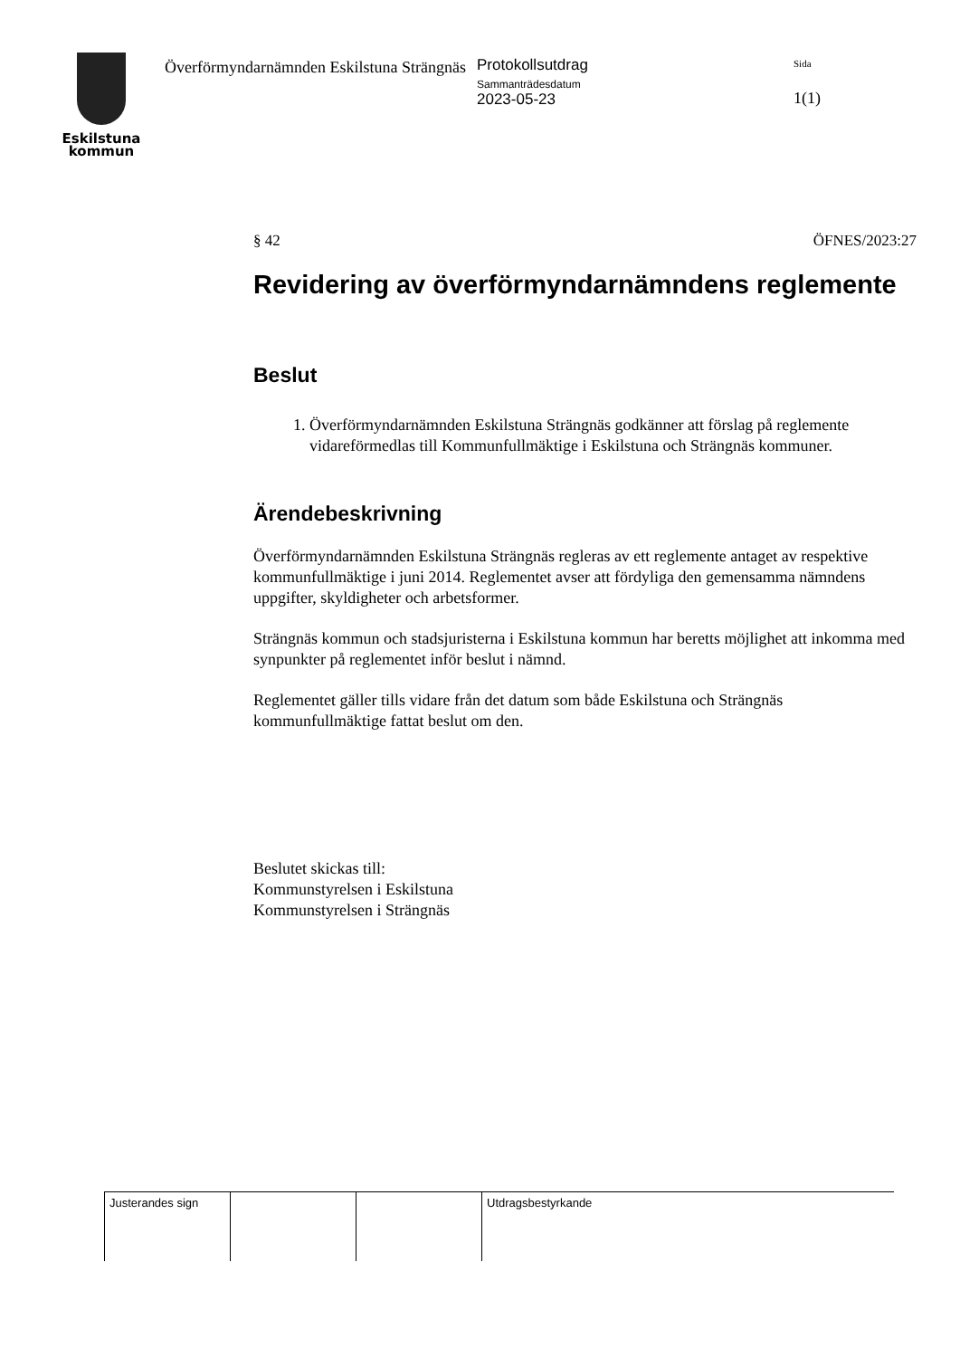Eskilstuna
kommun
Överförmyndarnämnden Eskilstuna Strängnäs
Protokollsutdrag
Sammanträdesdatum
2023-05-23
Sida
1(1)
§ 42 ÖFNES/2023:27
Revidering av överförmyndarnämndens reglemente
Beslut
1. Överförmyndarnämnden Eskilstuna Strängnäs godkänner att förslag på reglemente vidareförmedlas till Kommunfullmäktige i Eskilstuna och Strängnäs kommuner.
Ärendebeskrivning
Överförmyndarnämnden Eskilstuna Strängnäs regleras av ett reglemente antaget av respektive kommunfullmäktige i juni 2014. Reglementet avser att fördyliga den gemensamma nämndens uppgifter, skyldigheter och arbetsformer.
Strängnäs kommun och stadsjuristerna i Eskilstuna kommun har beretts möjlighet att inkomma med synpunkter på reglementet inför beslut i nämnd.
Reglementet gäller tills vidare från det datum som både Eskilstuna och Strängnäs kommunfullmäktige fattat beslut om den.
Beslutet skickas till:
Kommunstyrelsen i Eskilstuna
Kommunstyrelsen i Strängnäs
| Justerandes sign | | | Utdragsbestyrkande |